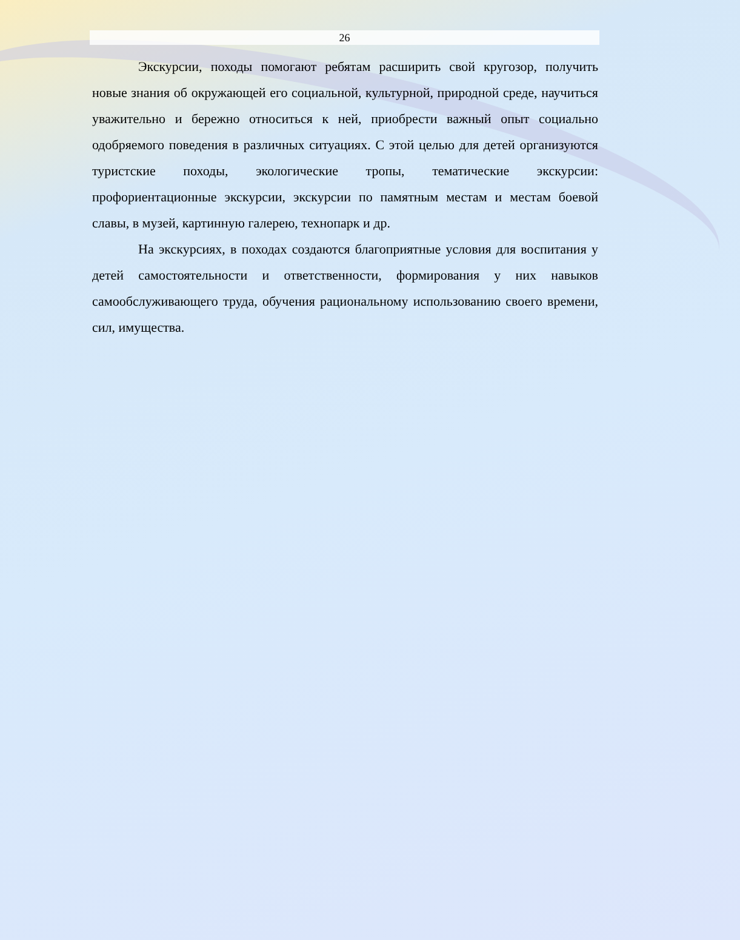26
Экскурсии, походы помогают ребятам расширить свой кругозор, получить новые знания об окружающей его социальной, культурной, природной среде, научиться уважительно и бережно относиться к ней, приобрести важный опыт социально одобряемого поведения в различных ситуациях. С этой целью для детей организуются туристские походы, экологические тропы, тематические экскурсии: профориентационные экскурсии, экскурсии по памятным местам и местам боевой славы, в музей, картинную галерею, технопарк и др.
На экскурсиях, в походах создаются благоприятные условия для воспитания у детей самостоятельности и ответственности, формирования у них навыков самообслуживающего труда, обучения рациональному использованию своего времени, сил, имущества.